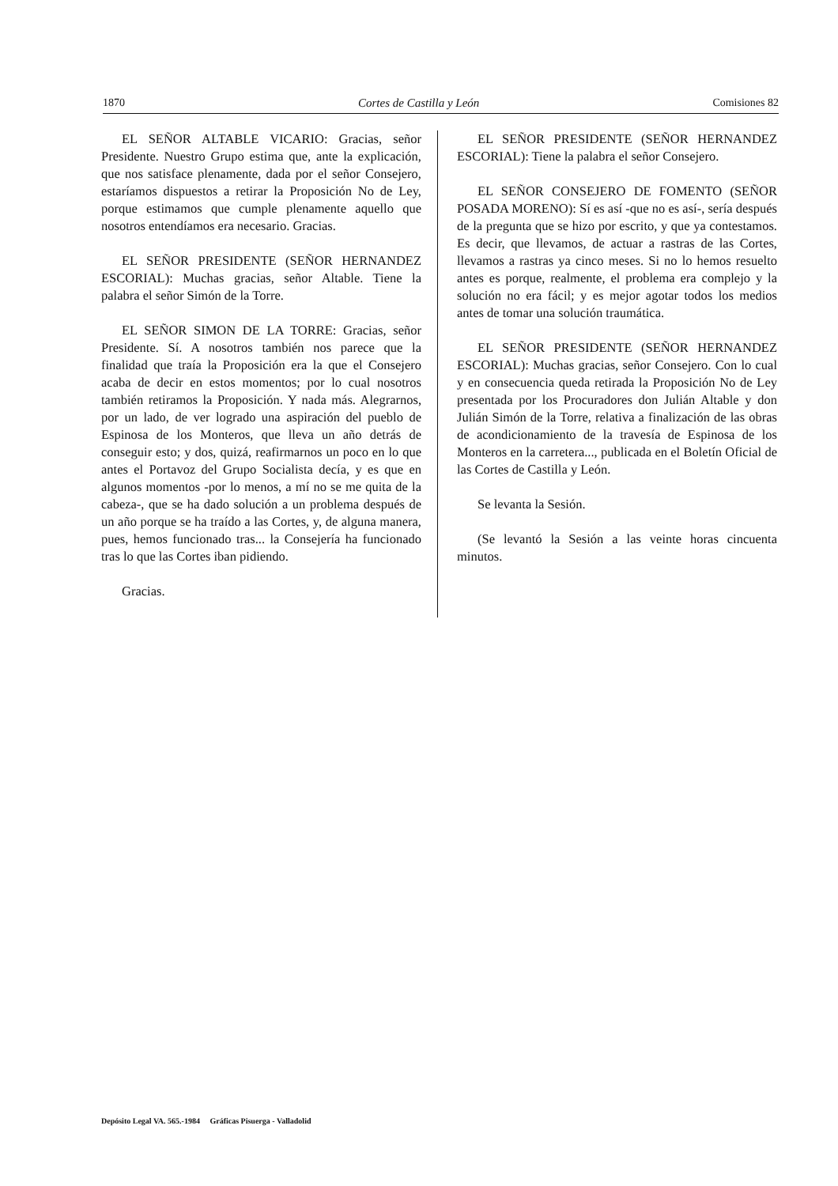1870 Cortes de Castilla y León Comisiones 82
EL SEÑOR ALTABLE VICARIO: Gracias, señor Presidente. Nuestro Grupo estima que, ante la explicación, que nos satisface plenamente, dada por el señor Consejero, estaríamos dispuestos a retirar la Proposición No de Ley, porque estimamos que cumple plenamente aquello que nosotros entendíamos era necesario. Gracias.
EL SEÑOR PRESIDENTE (SEÑOR HERNANDEZ ESCORIAL): Muchas gracias, señor Altable. Tiene la palabra el señor Simón de la Torre.
EL SEÑOR SIMON DE LA TORRE: Gracias, señor Presidente. Sí. A nosotros también nos parece que la finalidad que traía la Proposición era la que el Consejero acaba de decir en estos momentos; por lo cual nosotros también retiramos la Proposición. Y nada más. Alegrarnos, por un lado, de ver logrado una aspiración del pueblo de Espinosa de los Monteros, que lleva un año detrás de conseguir esto; y dos, quizá, reafirmarnos un poco en lo que antes el Portavoz del Grupo Socialista decía, y es que en algunos momentos -por lo menos, a mí no se me quita de la cabeza-, que se ha dado solución a un problema después de un año porque se ha traído a las Cortes, y, de alguna manera, pues, hemos funcionado tras... la Consejería ha funcionado tras lo que las Cortes iban pidiendo.
Gracias.
EL SEÑOR PRESIDENTE (SEÑOR HERNANDEZ ESCORIAL): Tiene la palabra el señor Consejero.
EL SEÑOR CONSEJERO DE FOMENTO (SEÑOR POSADA MORENO): Sí es así -que no es así-, sería después de la pregunta que se hizo por escrito, y que ya contestamos. Es decir, que llevamos, de actuar a rastras de las Cortes, llevamos a rastras ya cinco meses. Si no lo hemos resuelto antes es porque, realmente, el problema era complejo y la solución no era fácil; y es mejor agotar todos los medios antes de tomar una solución traumática.
EL SEÑOR PRESIDENTE (SEÑOR HERNANDEZ ESCORIAL): Muchas gracias, señor Consejero. Con lo cual y en consecuencia queda retirada la Proposición No de Ley presentada por los Procuradores don Julián Altable y don Julián Simón de la Torre, relativa a finalización de las obras de acondicionamiento de la travesía de Espinosa de los Monteros en la carretera..., publicada en el Boletín Oficial de las Cortes de Castilla y León.
Se levanta la Sesión.
(Se levantó la Sesión a las veinte horas cincuenta minutos.
Depósito Legal VA. 565.-1984 Gráficas Pisuerga - Valladolid